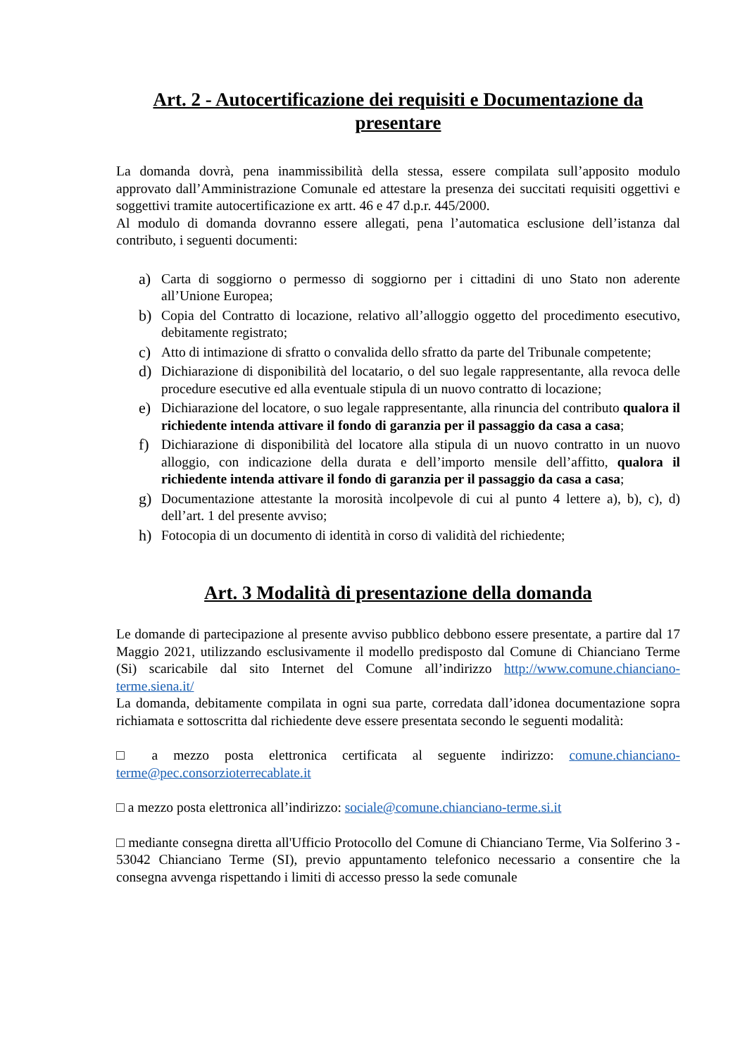Art. 2 - Autocertificazione dei requisiti e Documentazione da presentare
La domanda dovrà, pena inammissibilità della stessa, essere compilata sull’apposito modulo approvato dall’Amministrazione Comunale ed attestare la presenza dei succitati requisiti oggettivi e soggettivi tramite autocertificazione ex artt. 46 e 47 d.p.r. 445/2000.
Al modulo di domanda dovranno essere allegati, pena l’automatica esclusione dell’istanza dal contributo, i seguenti documenti:
a) Carta di soggiorno o permesso di soggiorno per i cittadini di uno Stato non aderente all’Unione Europea;
b) Copia del Contratto di locazione, relativo all’alloggio oggetto del procedimento esecutivo, debitamente registrato;
c) Atto di intimazione di sfratto o convalida dello sfratto da parte del Tribunale competente;
d) Dichiarazione di disponibilità del locatario, o del suo legale rappresentante, alla revoca delle procedure esecutive ed alla eventuale stipula di un nuovo contratto di locazione;
e) Dichiarazione del locatore, o suo legale rappresentante, alla rinuncia del contributo qualora il richiedente intenda attivare il fondo di garanzia per il passaggio da casa a casa;
f) Dichiarazione di disponibilità del locatore alla stipula di un nuovo contratto in un nuovo alloggio, con indicazione della durata e dell’importo mensile dell’affitto, qualora il richiedente intenda attivare il fondo di garanzia per il passaggio da casa a casa;
g) Documentazione attestante la morosità incolpevole di cui al punto 4 lettere a), b), c), d) dell’art. 1 del presente avviso;
h) Fotocopia di un documento di identità in corso di validità del richiedente;
Art. 3 Modalità di presentazione della domanda
Le domande di partecipazione al presente avviso pubblico debbono essere presentate, a partire dal 17 Maggio 2021, utilizzando esclusivamente il modello predisposto dal Comune di Chianciano Terme (Si) scaricabile dal sito Internet del Comune all’indirizzo http://www.comune.chianciano-terme.siena.it/
La domanda, debitamente compilata in ogni sua parte, corredata dall’idonea documentazione sopra richiamata e sottoscritta dal richiedente deve essere presentata secondo le seguenti modalità:
□ a mezzo posta elettronica certificata al seguente indirizzo: comune.chianciano-terme@pec.consorzioterrecablate.it
□ a mezzo posta elettronica all’indirizzo: sociale@comune.chianciano-terme.si.it
□ mediante consegna diretta all'Ufficio Protocollo del Comune di Chianciano Terme, Via Solferino 3 - 53042 Chianciano Terme (SI), previo appuntamento telefonico necessario a consentire che la consegna avvenga rispettando i limiti di accesso presso la sede comunale